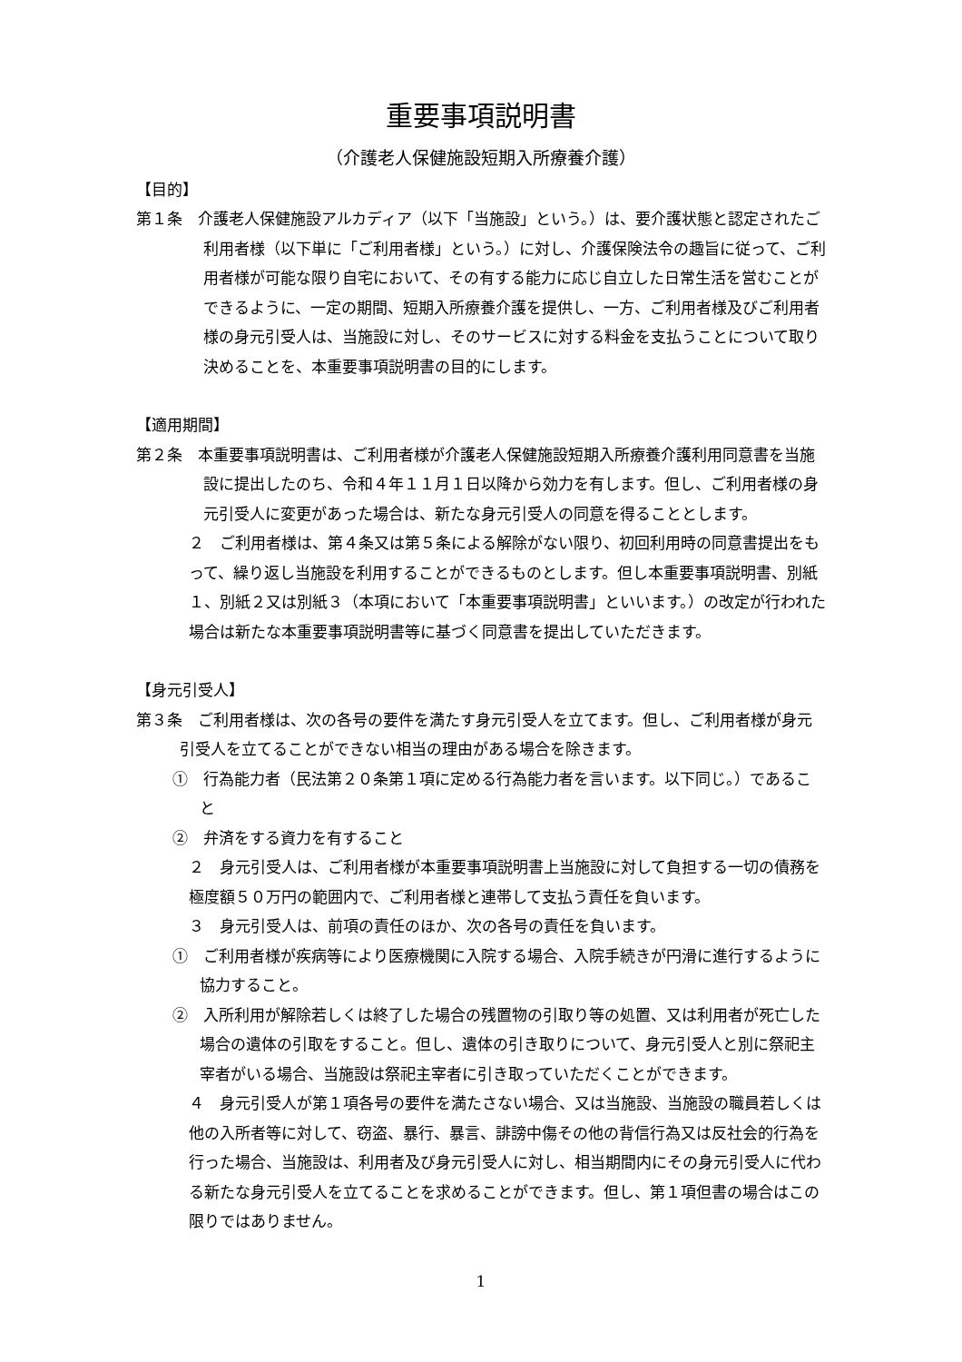重要事項説明書
（介護老人保健施設短期入所療養介護）
【目的】
第１条　介護老人保健施設アルカディア（以下「当施設」という。）は、要介護状態と認定されたご利用者様（以下単に「ご利用者様」という。）に対し、介護保険法令の趣旨に従って、ご利用者様が可能な限り自宅において、その有する能力に応じ自立した日常生活を営むことができるように、一定の期間、短期入所療養介護を提供し、一方、ご利用者様及びご利用者様の身元引受人は、当施設に対し、そのサービスに対する料金を支払うことについて取り決めることを、本重要事項説明書の目的にします。
【適用期間】
第２条　本重要事項説明書は、ご利用者様が介護老人保健施設短期入所療養介護利用同意書を当施設に提出したのち、令和４年１１月１日以降から効力を有します。但し、ご利用者様の身元引受人に変更があった場合は、新たな身元引受人の同意を得ることとします。
２　ご利用者様は、第４条又は第５条による解除がない限り、初回利用時の同意書提出をもって、繰り返し当施設を利用することができるものとします。但し本重要事項説明書、別紙１、別紙２又は別紙３（本項において「本重要事項説明書」といいます。）の改定が行われた場合は新たな本重要事項説明書等に基づく同意書を提出していただきます。
【身元引受人】
第３条　ご利用者様は、次の各号の要件を満たす身元引受人を立てます。但し、ご利用者様が身元引受人を立てることができない相当の理由がある場合を除きます。
①　行為能力者（民法第２０条第１項に定める行為能力者を言います。以下同じ。）であること
②　弁済をする資力を有すること
２　身元引受人は、ご利用者様が本重要事項説明書上当施設に対して負担する一切の債務を極度額５０万円の範囲内で、ご利用者様と連帯して支払う責任を負います。
３　身元引受人は、前項の責任のほか、次の各号の責任を負います。
①　ご利用者様が疾病等により医療機関に入院する場合、入院手続きが円滑に進行するように協力すること。
②　入所利用が解除若しくは終了した場合の残置物の引取り等の処置、又は利用者が死亡した場合の遺体の引取をすること。但し、遺体の引き取りについて、身元引受人と別に祭祀主宰者がいる場合、当施設は祭祀主宰者に引き取っていただくことができます。
４　身元引受人が第１項各号の要件を満たさない場合、又は当施設、当施設の職員若しくは他の入所者等に対して、窃盗、暴行、暴言、誹謗中傷その他の背信行為又は反社会的行為を行った場合、当施設は、利用者及び身元引受人に対し、相当期間内にその身元引受人に代わる新たな身元引受人を立てることを求めることができます。但し、第１項但書の場合はこの限りではありません。
1